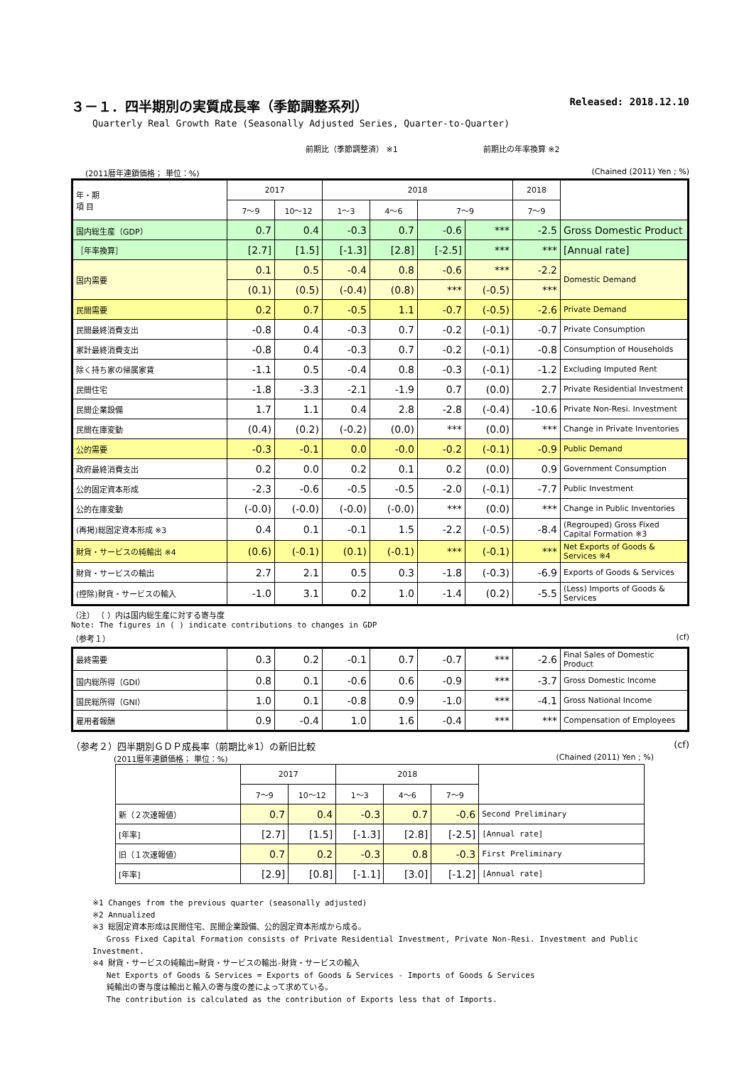３－１．四半期別の実質成長率（季節調整系列） Released: 2018.12.10
Quarterly Real Growth Rate (Seasonally Adjusted Series, Quarter-to-Quarter)
前期比（季節調整済） ※1 前期比の年率換算 ※2
(2011暦年連鎖価格； 単位：%) (Chained (2011) Yen ; %)
| 年・期 項 目 | 2017 | | 2018 | | | | 2018 | |
| --- | --- | --- | --- | --- | --- | --- | --- | --- |
| | 7～9 | 10～12 | 1～3 | 4～6 | 7～9 | | 7～9 | |
| 国内総生産（GDP） | 0.7 | 0.4 | -0.3 | 0.7 | -0.6 | *** | -2.5 | Gross Domestic Product |
| ［年率換算］ | [2.7] | [1.5] | [-1.3] | [2.8] | [-2.5] | *** | *** | [Annual rate] |
| 国内需要 | 0.1 | 0.5 | -0.4 | 0.8 | -0.6 | *** | -2.2 | Domestic Demand |
| | (0.1) | (0.5) | (-0.4) | (0.8) | *** | (-0.5) | *** | |
| 民間需要 | 0.2 | 0.7 | -0.5 | 1.1 | -0.7 | (-0.5) | -2.6 | Private Demand |
| 民間最終消費支出 | -0.8 | 0.4 | -0.3 | 0.7 | -0.2 | (-0.1) | -0.7 | Private Consumption |
| 家計最終消費支出 | -0.8 | 0.4 | -0.3 | 0.7 | -0.2 | (-0.1) | -0.8 | Consumption of Households |
| 除く持ち家の帰属家賃 | -1.1 | 0.5 | -0.4 | 0.8 | -0.3 | (-0.1) | -1.2 | Excluding Imputed Rent |
| 民間住宅 | -1.8 | -3.3 | -2.1 | -1.9 | 0.7 | (0.0) | 2.7 | Private Residential Investment |
| 民間企業設備 | 1.7 | 1.1 | 0.4 | 2.8 | -2.8 | (-0.4) | -10.6 | Private Non-Resi. Investment |
| 民間在庫変動 | (0.4) | (0.2) | (-0.2) | (0.0) | *** | (0.0) | *** | Change in Private Inventories |
| 公的需要 | -0.3 | -0.1 | 0.0 | -0.0 | -0.2 | (-0.1) | -0.9 | Public Demand |
| 政府最終消費支出 | 0.2 | 0.0 | 0.2 | 0.1 | 0.2 | (0.0) | 0.9 | Government Consumption |
| 公的固定資本形成 | -2.3 | -0.6 | -0.5 | -0.5 | -2.0 | (-0.1) | -7.7 | Public Investment |
| 公的在庫変動 | (-0.0) | (-0.0) | (-0.0) | (-0.0) | *** | (0.0) | *** | Change in Public Inventories |
| (再掲)総固定資本形成 ※3 | 0.4 | 0.1 | -0.1 | 1.5 | -2.2 | (-0.5) | -8.4 | (Regrouped) Gross Fixed Capital Formation ※3 |
| 財貨・サービスの純輸出 ※4 | (0.6) | (-0.1) | (0.1) | (-0.1) | *** | (-0.1) | *** | Net Exports of Goods & Services ※4 |
| 財貨・サービスの輸出 | 2.7 | 2.1 | 0.5 | 0.3 | -1.8 | (-0.3) | -6.9 | Exports of Goods & Services |
| (控除)財貨・サービスの輸入 | -1.0 | 3.1 | 0.2 | 1.0 | -1.4 | (0.2) | -5.5 | (Less) Imports of Goods & Services |
（注） （ ）内は国内総生産に対する寄与度
Note: The figures in ( ) indicate contributions to changes in GDP
（参考１） (cf)
| 最終需要 | 0.3 | 0.2 | -0.1 | 0.7 | -0.7 | *** | -2.6 | Final Sales of Domestic Product |
| 国内総所得（GDI） | 0.8 | 0.1 | -0.6 | 0.6 | -0.9 | *** | -3.7 | Gross Domestic Income |
| 国民総所得（GNI） | 1.0 | 0.1 | -0.8 | 0.9 | -1.0 | *** | -4.1 | Gross National Income |
| 雇用者報酬 | 0.9 | -0.4 | 1.0 | 1.6 | -0.4 | *** | *** | Compensation of Employees |
（参考２）四半期別ＧＤＰ成長率（前期比※1）の新旧比較 (cf)
(2011暦年連鎖価格； 単位：%) (Chained (2011) Yen ; %)
| | 2017 | | 2018 | | | |
| --- | --- | --- | --- | --- | --- | --- |
| | 7～9 | 10～12 | 1～3 | 4～6 | 7～9 | |
| 新（２次速報値） | 0.7 | 0.4 | -0.3 | 0.7 | -0.6 | Second Preliminary |
| [年率] | [2.7] | [1.5] | [-1.3] | [2.8] | [-2.5] | [Annual rate] |
| 旧（１次速報値） | 0.7 | 0.2 | -0.3 | 0.8 | -0.3 | First Preliminary |
| [年率] | [2.9] | [0.8] | [-1.1] | [3.0] | [-1.2] | [Annual rate] |
※1 Changes from the previous quarter (seasonally adjusted)
※2 Annualized
※3 総固定資本形成は民間住宅、民間企業設備、公的固定資本形成から成る。
Gross Fixed Capital Formation consists of Private Residential Investment, Private Non-Resi. Investment and Public Investment.
※4 財貨・サービスの純輸出=財貨・サービスの輸出-財貨・サービスの輸入
Net Exports of Goods & Services = Exports of Goods & Services - Imports of Goods & Services
純輸出の寄与度は輸出と輸入の寄与度の差によって求めている。
The contribution is calculated as the contribution of Exports less that of Imports.